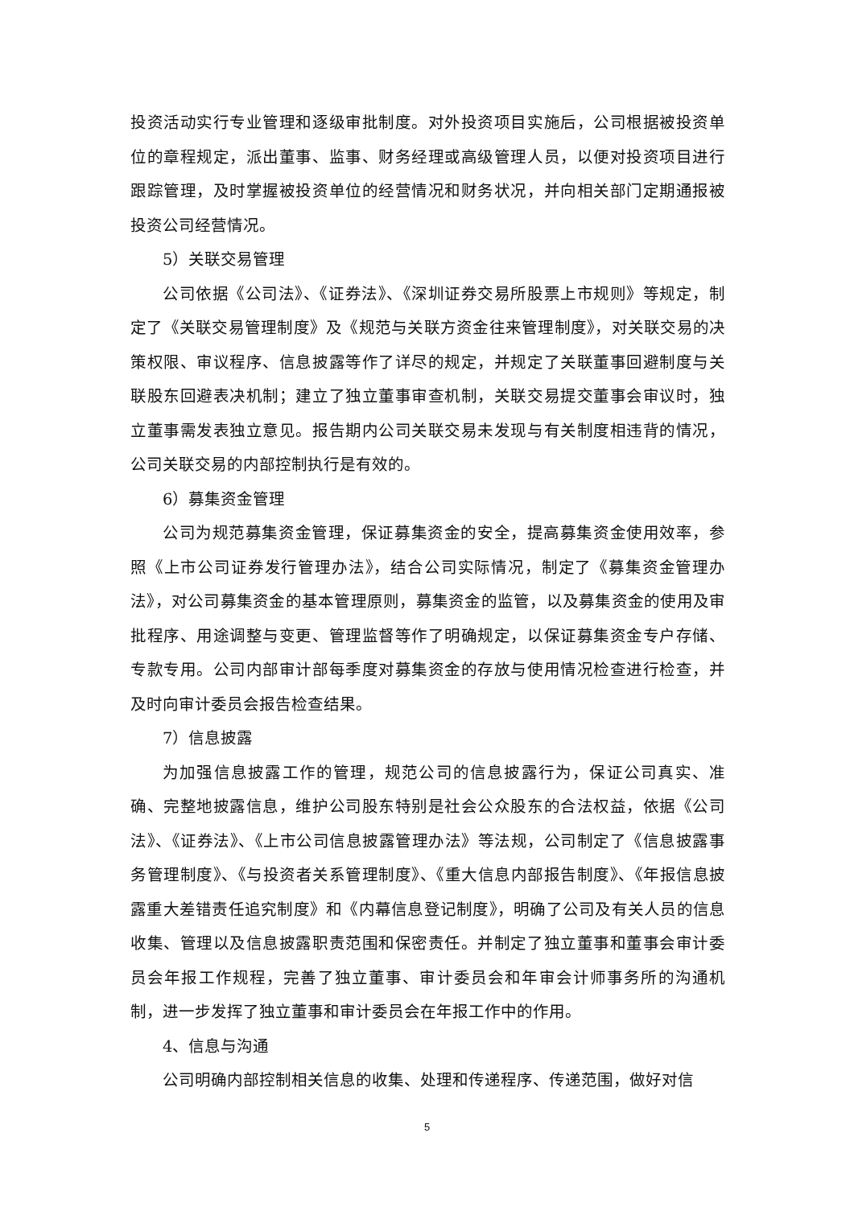投资活动实行专业管理和逐级审批制度。对外投资项目实施后，公司根据被投资单位的章程规定，派出董事、监事、财务经理或高级管理人员，以便对投资项目进行跟踪管理，及时掌握被投资单位的经营情况和财务状况，并向相关部门定期通报被投资公司经营情况。
5）关联交易管理
公司依据《公司法》、《证券法》、《深圳证券交易所股票上市规则》等规定，制定了《关联交易管理制度》及《规范与关联方资金往来管理制度》，对关联交易的决策权限、审议程序、信息披露等作了详尽的规定，并规定了关联董事回避制度与关联股东回避表决机制；建立了独立董事审查机制，关联交易提交董事会审议时，独立董事需发表独立意见。报告期内公司关联交易未发现与有关制度相违背的情况，公司关联交易的内部控制执行是有效的。
6）募集资金管理
公司为规范募集资金管理，保证募集资金的安全，提高募集资金使用效率，参照《上市公司证券发行管理办法》，结合公司实际情况，制定了《募集资金管理办法》，对公司募集资金的基本管理原则，募集资金的监管，以及募集资金的使用及审批程序、用途调整与变更、管理监督等作了明确规定，以保证募集资金专户存储、专款专用。公司内部审计部每季度对募集资金的存放与使用情况检查进行检查，并及时向审计委员会报告检查结果。
7）信息披露
为加强信息披露工作的管理，规范公司的信息披露行为，保证公司真实、准确、完整地披露信息，维护公司股东特别是社会公众股东的合法权益，依据《公司法》、《证券法》、《上市公司信息披露管理办法》等法规，公司制定了《信息披露事务管理制度》、《与投资者关系管理制度》、《重大信息内部报告制度》、《年报信息披露重大差错责任追究制度》和《内幕信息登记制度》，明确了公司及有关人员的信息收集、管理以及信息披露职责范围和保密责任。并制定了独立董事和董事会审计委员会年报工作规程，完善了独立董事、审计委员会和年审会计师事务所的沟通机制，进一步发挥了独立董事和审计委员会在年报工作中的作用。
4、信息与沟通
公司明确内部控制相关信息的收集、处理和传递程序、传递范围，做好对信
5